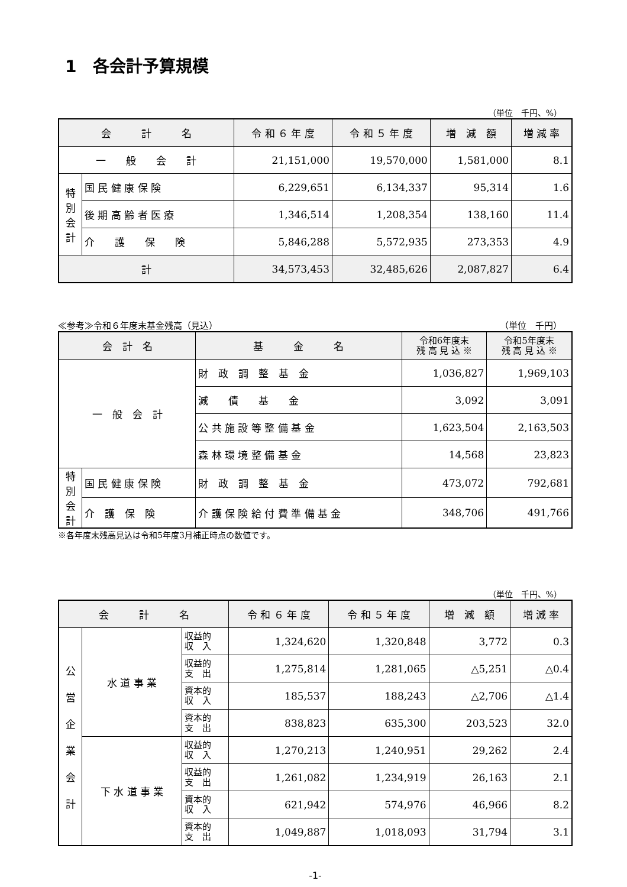1　各会計予算規模
（単位　千円、%）
| 会 計 名 | | 令 和 ６ 年 度 | 令 和 ５ 年 度 | 増 減 額 | 増 減 率 |
| --- | --- | --- | --- | --- | --- |
| 一 般 会 計 | | 21,151,000 | 19,570,000 | 1,581,000 | 8.1 |
| 特別会計 | 国 民 健 康 保 険 | 6,229,651 | 6,134,337 | 95,314 | 1.6 |
| | 後 期 高 齢 者 医 療 | 1,346,514 | 1,208,354 | 138,160 | 11.4 |
| | 介 護 保 険 | 5,846,288 | 5,572,935 | 273,353 | 4.9 |
| 計 | | 34,573,453 | 32,485,626 | 2,087,827 | 6.4 |
≪参考≫令和６年度末基金残高（見込） （単位　千円）
| 会 計 名 | | 基 金 名 | 令和6年度末 残 高 見 込 ※ | 令和5年度末 残 高 見 込 ※ |
| --- | --- | --- | --- | --- |
| 一 般 会 計 | | 財 政 調 整 基 金 | 1,036,827 | 1,969,103 |
| | | 減 債 基 金 | 3,092 | 3,091 |
| | | 公 共 施 設 等 整 備 基 金 | 1,623,504 | 2,163,503 |
| | | 森 林 環 境 整 備 基 金 | 14,568 | 23,823 |
| 特別会計 | 国 民 健 康 保 険 | 財 政 調 整 基 金 | 473,072 | 792,681 |
| | 介 護 保 険 | 介 護 保 険 給 付 費 準 備 基 金 | 348,706 | 491,766 |
※各年度末残高見込は令和5年度3月補正時点の数値です。
（単位　千円、%）
| 会 計 名 | | | 令 和 ６ 年 度 | 令 和 ５ 年 度 | 増 減 額 | 増 減 率 |
| --- | --- | --- | --- | --- | --- | --- |
| 公 営 企 業 会 計 | 水 道 事 業 | 収益的 収 入 | 1,324,620 | 1,320,848 | 3,772 | 0.3 |
| | | 収益的 支 出 | 1,275,814 | 1,281,065 | △5,251 | △0.4 |
| | | 資本的 収 入 | 185,537 | 188,243 | △2,706 | △1.4 |
| | | 資本的 支 出 | 838,823 | 635,300 | 203,523 | 32.0 |
| | 下 水 道 事 業 | 収益的 収 入 | 1,270,213 | 1,240,951 | 29,262 | 2.4 |
| | | 収益的 支 出 | 1,261,082 | 1,234,919 | 26,163 | 2.1 |
| | | 資本的 収 入 | 621,942 | 574,976 | 46,966 | 8.2 |
| | | 資本的 支 出 | 1,049,887 | 1,018,093 | 31,794 | 3.1 |
-1-